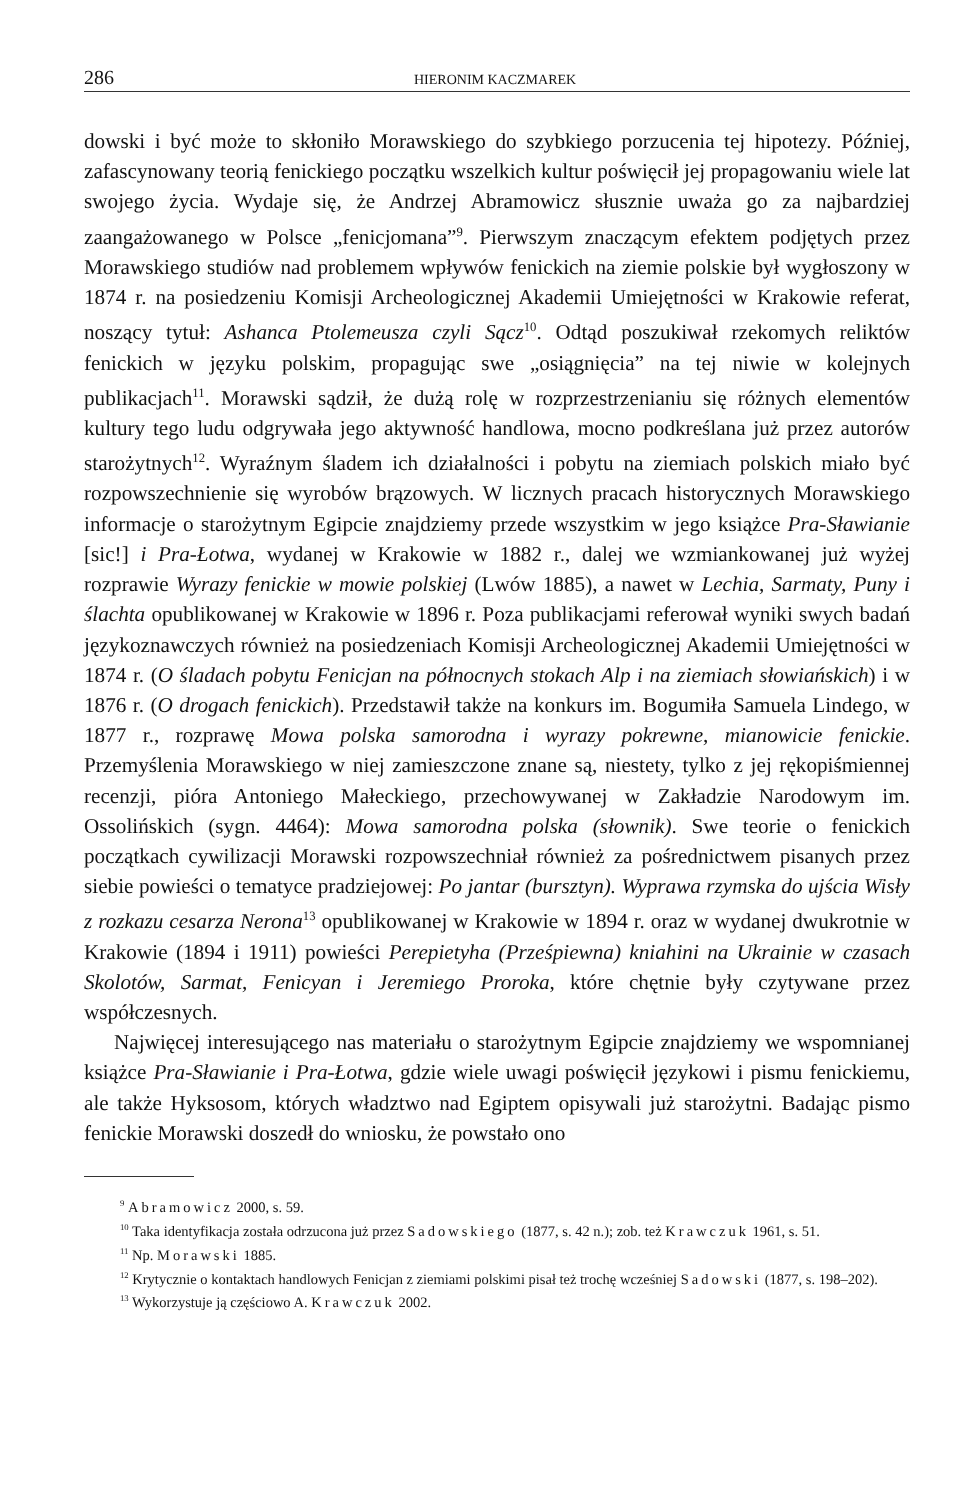286 HIERONIM KACZMAREK
dowski i być może to skłoniło Morawskiego do szybkiego porzucenia tej hipotezy. Później, zafascynowany teorią fenickiego początku wszelkich kultur poświęcił jej propagowaniu wiele lat swojego życia. Wydaje się, że Andrzej Abramowicz słusznie uważa go za najbardziej zaangażowanego w Polsce „fenicjomana”<sup>9</sup>. Pierwszym znaczącym efektem podjętych przez Morawskiego studiów nad problemem wpływów fenickich na ziemie polskie był wygłoszony w 1874 r. na posiedzeniu Komisji Archeologicznej Akademii Umiejętności w Krakowie referat, noszący tytuł: Ashanca Ptolemeusza czyli Sącz<sup>10</sup>. Odtąd poszukiwał rzekomych reliktów fenickich w języku polskim, propagując swe „osiągnięcia” na tej niwie w kolejnych publikacjach<sup>11</sup>. Morawski sądził, że dużą rolę w rozprzestrzenianiu się różnych elementów kultury tego ludu odgrywała jego aktywność handlowa, mocno podkreślana już przez autorów starożytnych<sup>12</sup>. Wyraźnym śladem ich działalności i pobytu na ziemiach polskich miało być rozpowszechnienie się wyrobów brązowych. W licznych pracach historycznych Morawskiego informacje o starożytnym Egipcie znajdziemy przede wszystkim w jego książce Pra-Sławianie [sic!] i Pra-Łotwa, wydanej w Krakowie w 1882 r., dalej we wzmiankowanej już wyżej rozprawie Wyrazy fenickie w mowie polskiej (Lwów 1885), a nawet w Lechia, Sarmaty, Puny i ślachta opublikowanej w Krakowie w 1896 r. Poza publikacjami referował wyniki swych badań językoznawczych również na posiedzeniach Komisji Archeologicznej Akademii Umiejętności w 1874 r. (O śladach pobytu Fenicjan na północnych stokach Alp i na ziemiach słowiańskich) i w 1876 r. (O drogach fenickich). Przedstawił także na konkurs im. Bogumiła Samuela Lindego, w 1877 r., rozprawę Mowa polska samorodna i wyrazy pokrewne, mianowicie fenickie. Przemyślenia Morawskiego w niej zamieszczone znane są, niestety, tylko z jej rękopiśmiennej recenzji, pióra Antoniego Małeckiego, przechowywanej w Zakładzie Narodowym im. Ossolińskich (sygn. 4464): Mowa samorodna polska (słownik). Swe teorie o fenickich początkach cywilizacji Morawski rozpowszechniał również za pośrednictwem pisanych przez siebie powieści o tematyce pradziejowej: Po jantar (bursztyn). Wyprawa rzymska do ujścia Wisły z rozkazu cesarza Nerona<sup>13</sup> opublikowanej w Krakowie w 1894 r. oraz w wydanej dwukrotnie w Krakowie (1894 i 1911) powieści Perepietyha (Prześpiewna) kniahini na Ukrainie w czasach Skolotów, Sarmat, Fenicyan i Jeremiego Proroka, które chętnie były czytywane przez współczesnych.
Najwięcej interesującego nas materiału o starożytnym Egipcie znajdziemy we wspomnianej książce Pra-Sławianie i Pra-Łotwa, gdzie wiele uwagi poświęcił językowi i pismu fenickiemu, ale także Hyksosom, których władztwo nad Egiptem opisywali już starożytni. Badając pismo fenickie Morawski doszedł do wniosku, że powstało ono
<sup>9</sup> Abramowicz 2000, s. 59.
<sup>10</sup> Taka identyfikacja została odrzucona już przez Sadowskiego (1877, s. 42 n.); zob. też Krawczuk 1961, s. 51.
<sup>11</sup> Np. Morawski 1885.
<sup>12</sup> Krytycznie o kontaktach handlowych Fenicjan z ziemiami polskimi pisał też trochę wcześniej Sadowski (1877, s. 198–202).
<sup>13</sup> Wykorzystuje ją częściowo A. Krawczuk 2002.